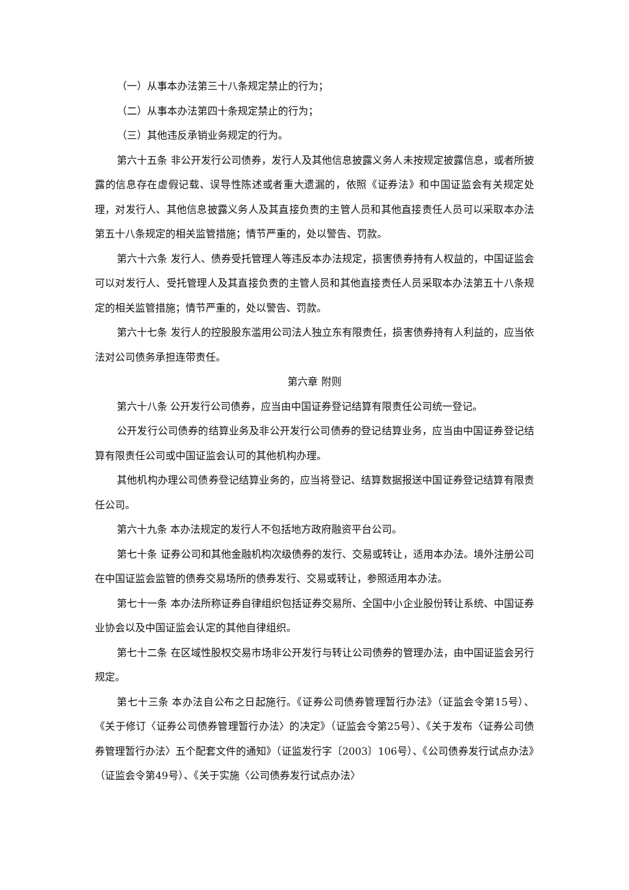（一）从事本办法第三十八条规定禁止的行为；
（二）从事本办法第四十条规定禁止的行为；
（三）其他违反承销业务规定的行为。
第六十五条 非公开发行公司债券，发行人及其他信息披露义务人未按规定披露信息，或者所披露的信息存在虚假记载、误导性陈述或者重大遗漏的，依照《证券法》和中国证监会有关规定处理，对发行人、其他信息披露义务人及其直接负责的主管人员和其他直接责任人员可以采取本办法第五十八条规定的相关监管措施；情节严重的，处以警告、罚款。
第六十六条 发行人、债券受托管理人等违反本办法规定，损害债券持有人权益的，中国证监会可以对发行人、受托管理人及其直接负责的主管人员和其他直接责任人员采取本办法第五十八条规定的相关监管措施；情节严重的，处以警告、罚款。
第六十七条 发行人的控股股东滥用公司法人独立东有限责任，损害债券持有人利益的，应当依法对公司债务承担连带责任。
第六章 附则
第六十八条 公开发行公司债券，应当由中国证券登记结算有限责任公司统一登记。
公开发行公司债券的结算业务及非公开发行公司债券的登记结算业务，应当由中国证券登记结算有限责任公司或中国证监会认可的其他机构办理。
其他机构办理公司债券登记结算业务的，应当将登记、结算数据报送中国证券登记结算有限责任公司。
第六十九条 本办法规定的发行人不包括地方政府融资平台公司。
第七十条 证券公司和其他金融机构次级债券的发行、交易或转让，适用本办法。境外注册公司在中国证监会监管的债券交易场所的债券发行、交易或转让，参照适用本办法。
第七十一条 本办法所称证券自律组织包括证券交易所、全国中小企业股份转让系统、中国证券业协会以及中国证监会认定的其他自律组织。
第七十二条 在区域性股权交易市场非公开发行与转让公司债券的管理办法，由中国证监会另行规定。
第七十三条 本办法自公布之日起施行。《证券公司债券管理暂行办法》（证监会令第15号）、《关于修订〈证券公司债券管理暂行办法〉的决定》（证监会令第25号）、《关于发布〈证券公司债券管理暂行办法〉五个配套文件的通知》（证监发行字〔2003〕106号）、《公司债券发行试点办法》（证监会令第49号）、《关于实施〈公司债券发行试点办法〉